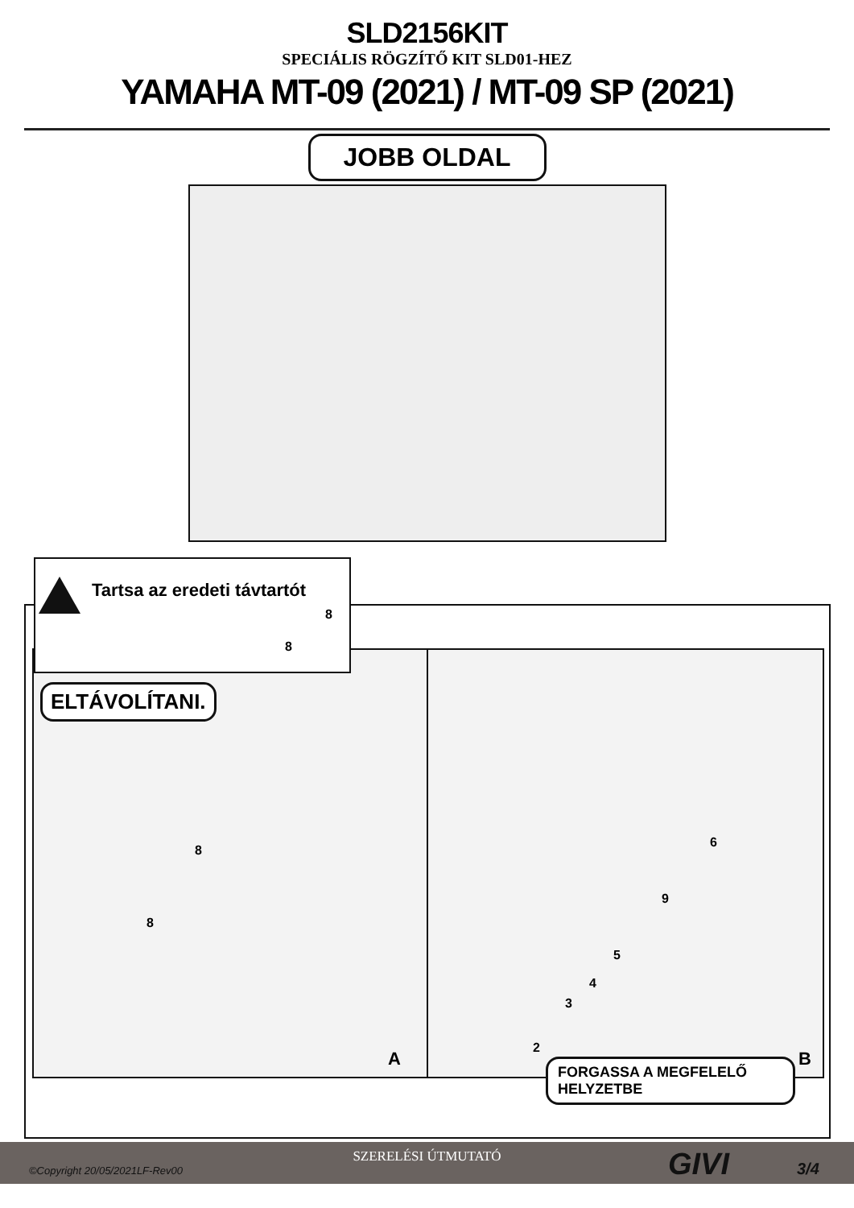SLD2156KIT
SPECIÁLIS RÖGZÍTŐ KIT SLD01-HEZ
YAMAHA MT-09 (2021) / MT-09 SP (2021)
JOBB OLDAL
Tartsa az eredeti távtartót
8
8
ELTÁVOLÍTANI.
8
8
A
6
9
5
4
3
2
B
FORGASSA A MEGFELELŐ HELYZETBE
SZERELÉSI ÚTMUTATÓ
©Copyright 20/05/2021LF-Rev00 GIVI 3/4